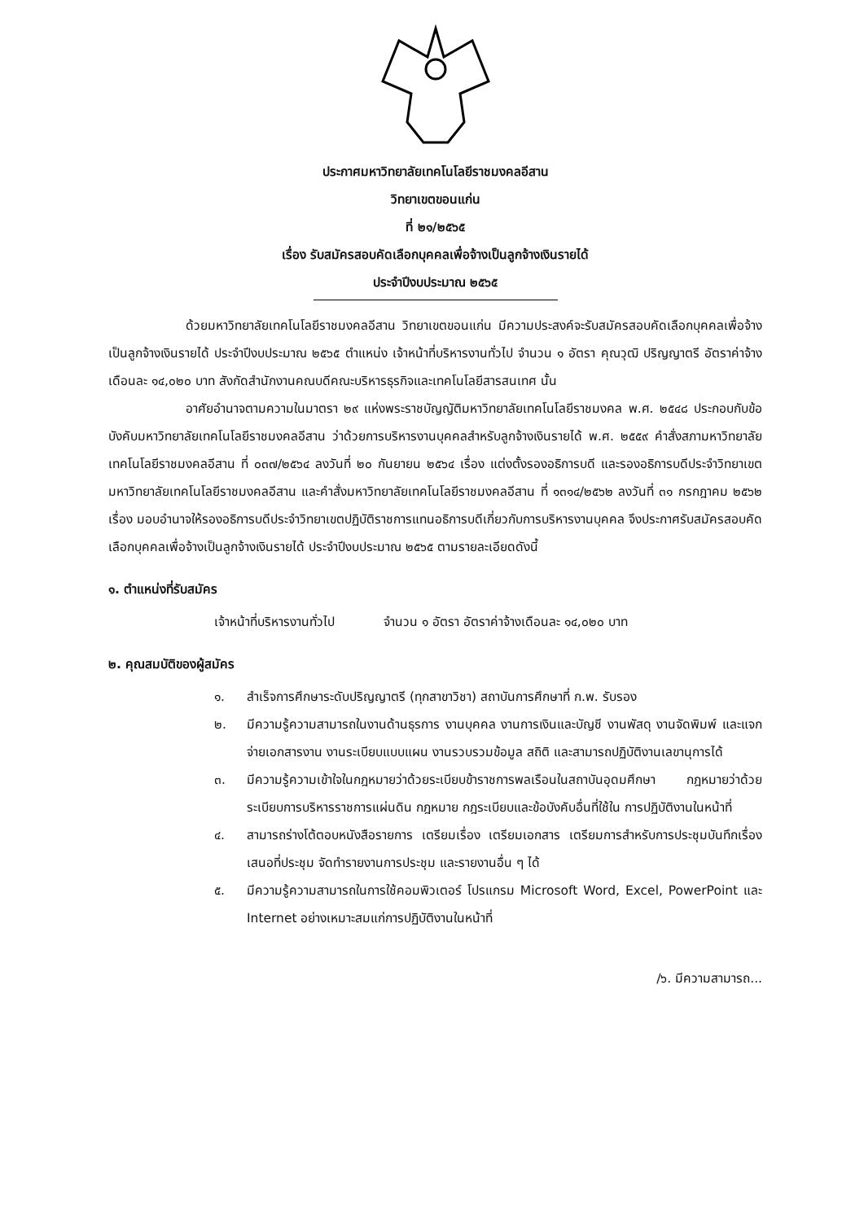ประกาศมหาวิทยาลัยเทคโนโลยีราชมงคลอีสาน
วิทยาเขตขอนแก่น
ที่ ๒๑/๒๕๖๕
เรื่อง รับสมัครสอบคัดเลือกบุคคลเพื่อจ้างเป็นลูกจ้างเงินรายได้
ประจำปีงบประมาณ ๒๕๖๕
ด้วยมหาวิทยาลัยเทคโนโลยีราชมงคลอีสาน วิทยาเขตขอนแก่น มีความประสงค์จะรับสมัครสอบคัดเลือกบุคคลเพื่อจ้างเป็นลูกจ้างเงินรายได้ ประจำปีงบประมาณ ๒๕๖๕ ตำแหน่ง เจ้าหน้าที่บริหารงานทั่วไป จำนวน ๑ อัตรา คุณวุฒิ ปริญญาตรี อัตราค่าจ้างเดือนละ ๑๔,๐๒๐ บาท สังกัดสำนักงานคณบดีคณะบริหารธุรกิจและเทคโนโลยีสารสนเทศ นั้น
อาศัยอำนาจตามความในมาตรา ๒๙ แห่งพระราชบัญญัติมหาวิทยาลัยเทคโนโลยีราชมงคล พ.ศ. ๒๕๔๘ ประกอบกับข้อบังคับมหาวิทยาลัยเทคโนโลยีราชมงคลอีสาน ว่าด้วยการบริหารงานบุคคลสำหรับลูกจ้างเงินรายได้ พ.ศ. ๒๕๕๙ คำสั่งสภามหาวิทยาลัยเทคโนโลยีราชมงคลอีสาน ที่ ๐๓๗/๒๕๖๔ ลงวันที่ ๒๐ กันยายน ๒๕๖๔ เรื่อง แต่งตั้งรองอธิการบดี และรองอธิการบดีประจำวิทยาเขต มหาวิทยาลัยเทคโนโลยีราชมงคลอีสาน และคำสั่งมหาวิทยาลัยเทคโนโลยีราชมงคลอีสาน ที่ ๑๓๑๔/๒๕๖๒ ลงวันที่ ๓๑ กรกฎาคม ๒๕๖๒ เรื่อง มอบอำนาจให้รองอธิการบดีประจำวิทยาเขตปฏิบัติราชการแทนอธิการบดีเกี่ยวกับการบริหารงานบุคคล จึงประกาศรับสมัครสอบคัดเลือกบุคคลเพื่อจ้างเป็นลูกจ้างเงินรายได้ ประจำปีงบประมาณ ๒๕๖๕ ตามรายละเอียดดังนี้
๑. ตำแหน่งที่รับสมัคร
เจ้าหน้าที่บริหารงานทั่วไป จำนวน ๑ อัตรา อัตราค่าจ้างเดือนละ ๑๔,๐๒๐ บาท
๒. คุณสมบัติของผู้สมัคร
๑. สำเร็จการศึกษาระดับปริญญาตรี (ทุกสาขาวิชา) สถาบันการศึกษาที่ ก.พ. รับรอง
๒. มีความรู้ความสามารถในงานด้านธุรการ งานบุคคล งานการเงินและบัญชี งานพัสดุ งานจัดพิมพ์ และแจกจ่ายเอกสารงาน งานระเบียบแบบแผน งานรวบรวมข้อมูล สถิติ และสามารถปฏิบัติงานเลขานุการได้
๓. มีความรู้ความเข้าใจในกฎหมายว่าด้วยระเบียบข้าราชการพลเรือนในสถาบันอุดมศึกษา กฎหมายว่าด้วยระเบียบการบริหารราชการแผ่นดิน กฎหมาย กฎระเบียบและข้อบังคับอื่นที่ใช้ใน การปฏิบัติงานในหน้าที่
๔. สามารถร่างโต้ตอบหนังสือรายการ เตรียมเรื่อง เตรียมเอกสาร เตรียมการสำหรับการประชุมบันทึกเรื่องเสนอที่ประชุม จัดทำรายงานการประชุม และรายงานอื่น ๆ ได้
๕. มีความรู้ความสามารถในการใช้คอมพิวเตอร์ โปรแกรม Microsoft Word, Excel, PowerPoint และ Internet อย่างเหมาะสมแก่การปฏิบัติงานในหน้าที่
/๖. มีความสามารถ...